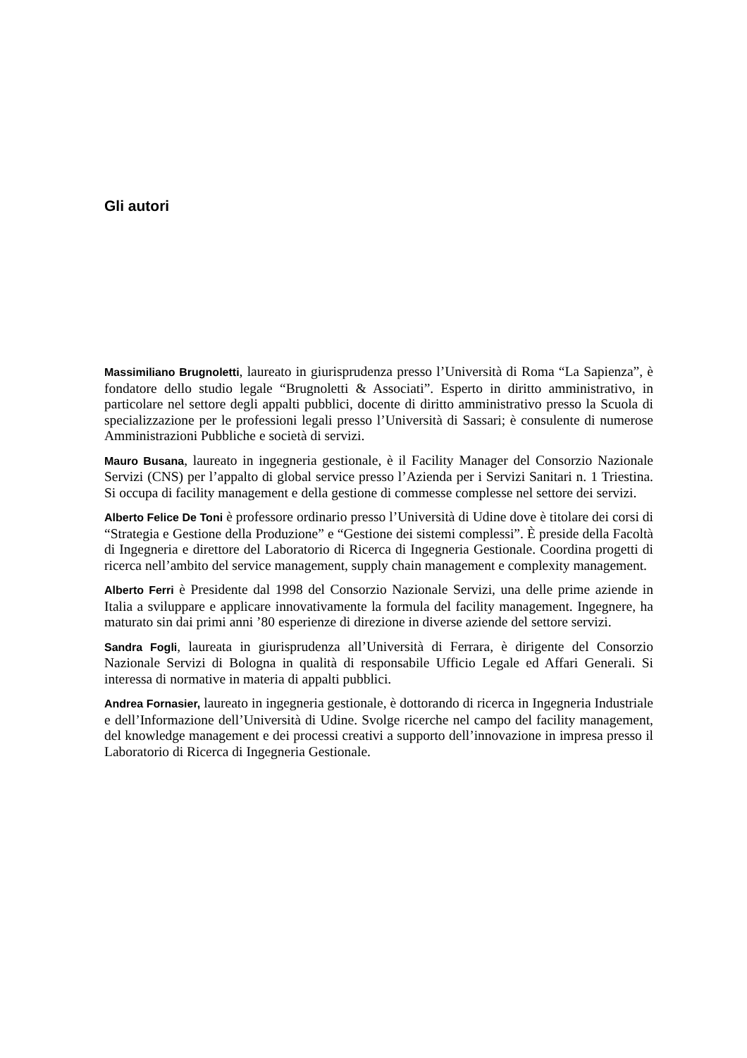Gli autori
Massimiliano Brugnoletti, laureato in giurisprudenza presso l’Università di Roma “La Sapienza”, è fondatore dello studio legale “Brugnoletti & Associati”. Esperto in diritto amministrativo, in particolare nel settore degli appalti pubblici, docente di diritto amministrativo presso la Scuola di specializzazione per le professioni legali presso l’Università di Sassari; è consulente di numerose Amministrazioni Pubbliche e società di servizi.
Mauro Busana, laureato in ingegneria gestionale, è il Facility Manager del Consorzio Nazionale Servizi (CNS) per l’appalto di global service presso l’Azienda per i Servizi Sanitari n. 1 Triestina. Si occupa di facility management e della gestione di commesse complesse nel settore dei servizi.
Alberto Felice De Toni è professore ordinario presso l’Università di Udine dove è titolare dei corsi di “Strategia e Gestione della Produzione” e “Gestione dei sistemi complessi”. È preside della Facoltà di Ingegneria e direttore del Laboratorio di Ricerca di Ingegneria Gestionale. Coordina progetti di ricerca nell’ambito del service management, supply chain management e complexity management.
Alberto Ferri è Presidente dal 1998 del Consorzio Nazionale Servizi, una delle prime aziende in Italia a sviluppare e applicare innovativamente la formula del facility management. Ingegnere, ha maturato sin dai primi anni ’80 esperienze di direzione in diverse aziende del settore servizi.
Sandra Fogli, laureata in giurisprudenza all’Università di Ferrara, è dirigente del Consorzio Nazionale Servizi di Bologna in qualità di responsabile Ufficio Legale ed Affari Generali. Si interessa di normative in materia di appalti pubblici.
Andrea Fornasier, laureato in ingegneria gestionale, è dottorando di ricerca in Ingegneria Industriale e dell’Informazione dell’Università di Udine. Svolge ricerche nel campo del facility management, del knowledge management e dei processi creativi a supporto dell’innovazione in impresa presso il Laboratorio di Ricerca di Ingegneria Gestionale.